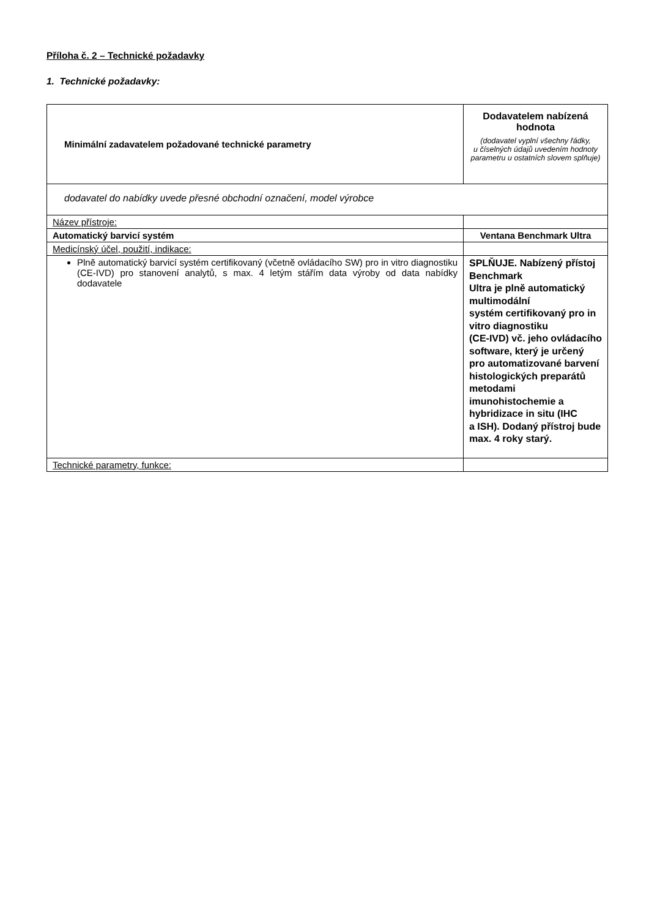Příloha č. 2 – Technické požadavky
1. Technické požadavky:
| Minimální zadavatelem požadované technické parametry | Dodavatelem nabízená hodnota (dodavatel vyplní všechny řádky, u číselných údajů uvedením hodnoty parametru u ostatních slovem splňuje) |
| dodavatel do nabídky uvede přesné obchodní označení, model výrobce | |
| Název přístroje: | |
| Automatický barvicí systém | Ventana Benchmark Ultra |
| Medicínský účel, použití, indikace: | |
| Plně automatický barvicí systém certifikovaný (včetně ovládacího SW) pro in vitro diagnostiku (CE-IVD) pro stanovení analytů, s max. 4 letým stářím data výroby od data nabídky dodavatele | SPLŇUJE. Nabízený přístoj Benchmark Ultra je plně automatický multimodální systém certifikovaný pro in vitro diagnostiku (CE-IVD) vč. jeho ovládacího software, který je určený pro automatizované barvení histologických preparátů metodami imunohistochemie a hybridizace in situ (IHC a ISH). Dodaný přístroj bude max. 4 roky starý. |
| Technické parametry, funkce: | |